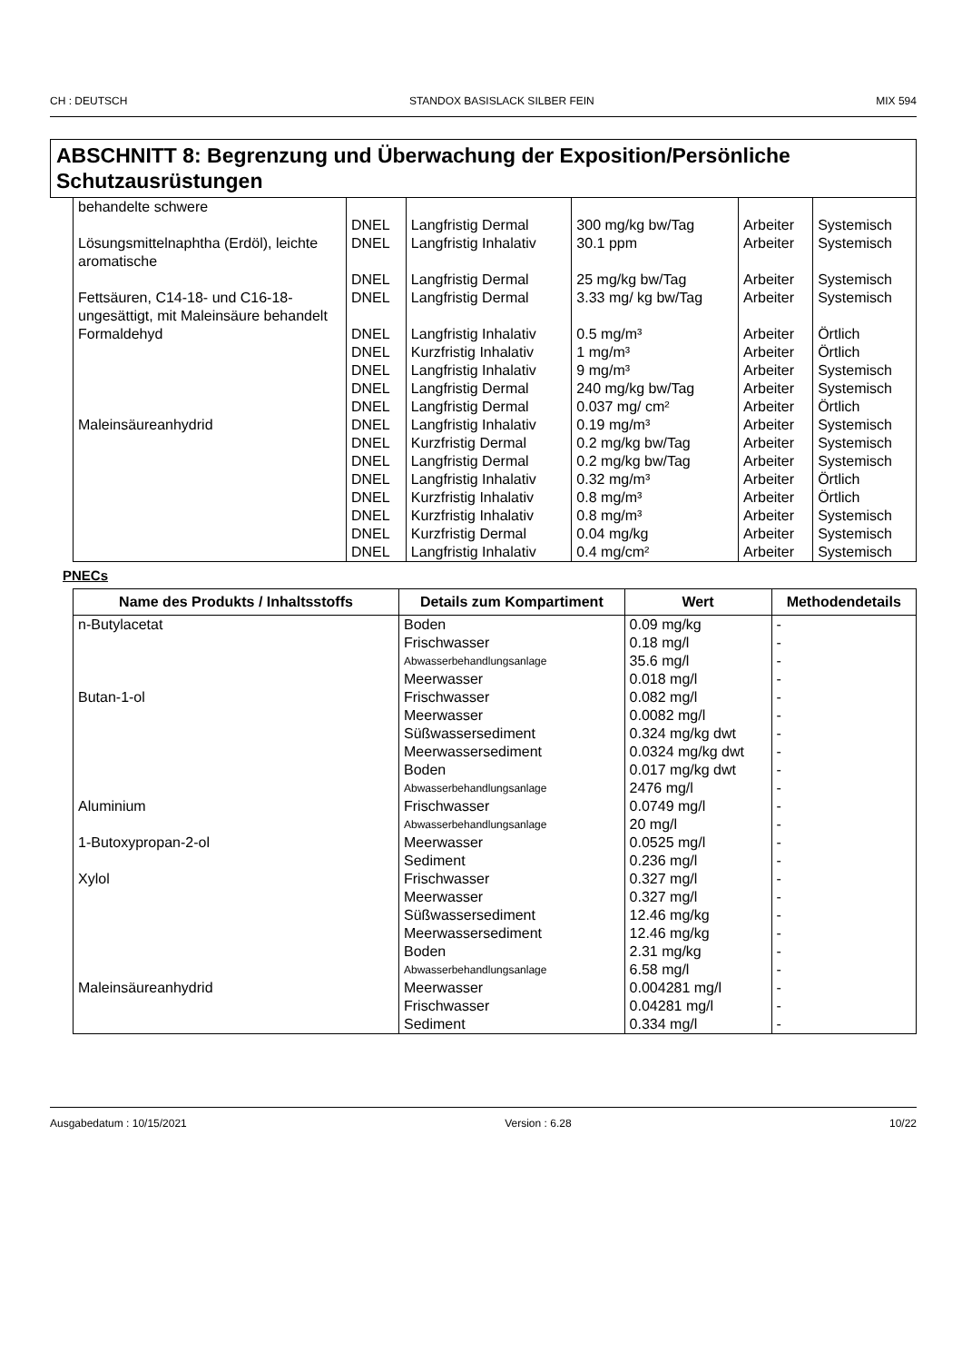CH : DEUTSCH STANDOX BASISLACK SILBER FEIN MIX 594
ABSCHNITT 8: Begrenzung und Überwachung der Exposition/Persönliche Schutzausrüstungen
| behandelte schwere | | | | | |
| | DNEL | Langfristig Dermal | 300 mg/kg bw/Tag | Arbeiter | Systemisch |
| Lösungsmittelnaphtha (Erdöl), leichte aromatische | DNEL | Langfristig Inhalativ | 30.1 ppm | Arbeiter | Systemisch |
| | DNEL | Langfristig Dermal | 25 mg/kg bw/Tag | Arbeiter | Systemisch |
| Fettsäuren, C14-18- und C16-18-ungesättigt, mit Maleinsäure behandelt | DNEL | Langfristig Dermal | 3.33 mg/ kg bw/Tag | Arbeiter | Systemisch |
| Formaldehyd | DNEL | Langfristig Inhalativ | 0.5 mg/m³ | Arbeiter | Örtlich |
| | DNEL | Kurzfristig Inhalativ | 1 mg/m³ | Arbeiter | Örtlich |
| | DNEL | Langfristig Inhalativ | 9 mg/m³ | Arbeiter | Systemisch |
| | DNEL | Langfristig Dermal | 240 mg/kg bw/Tag | Arbeiter | Systemisch |
| | DNEL | Langfristig Dermal | 0.037 mg/ cm² | Arbeiter | Örtlich |
| Maleinsäureanhydrid | DNEL | Langfristig Inhalativ | 0.19 mg/m³ | Arbeiter | Systemisch |
| | DNEL | Kurzfristig Dermal | 0.2 mg/kg bw/Tag | Arbeiter | Systemisch |
| | DNEL | Langfristig Dermal | 0.2 mg/kg bw/Tag | Arbeiter | Systemisch |
| | DNEL | Langfristig Inhalativ | 0.32 mg/m³ | Arbeiter | Örtlich |
| | DNEL | Kurzfristig Inhalativ | 0.8 mg/m³ | Arbeiter | Örtlich |
| | DNEL | Kurzfristig Inhalativ | 0.8 mg/m³ | Arbeiter | Systemisch |
| | DNEL | Kurzfristig Dermal | 0.04 mg/kg | Arbeiter | Systemisch |
| | DNEL | Langfristig Inhalativ | 0.4 mg/cm² | Arbeiter | Systemisch |
PNECs
| Name des Produkts / Inhaltsstoffs | Details zum Kompartiment | Wert | Methodendetails |
| --- | --- | --- | --- |
| n-Butylacetat | Boden | 0.09 mg/kg | - |
| | Frischwasser | 0.18 mg/l | - |
| | Abwasserbehandlungsanlage | 35.6 mg/l | - |
| | Meerwasser | 0.018 mg/l | - |
| Butan-1-ol | Frischwasser | 0.082 mg/l | - |
| | Meerwasser | 0.0082 mg/l | - |
| | Süßwassersediment | 0.324 mg/kg dwt | - |
| | Meerwassersediment | 0.0324 mg/kg dwt | - |
| | Boden | 0.017 mg/kg dwt | - |
| | Abwasserbehandlungsanlage | 2476 mg/l | - |
| Aluminium | Frischwasser | 0.0749 mg/l | - |
| | Abwasserbehandlungsanlage | 20 mg/l | - |
| 1-Butoxypropan-2-ol | Meerwasser | 0.0525 mg/l | - |
| | Sediment | 0.236 mg/l | - |
| Xylol | Frischwasser | 0.327 mg/l | - |
| | Meerwasser | 0.327 mg/l | - |
| | Süßwassersediment | 12.46 mg/kg | - |
| | Meerwassersediment | 12.46 mg/kg | - |
| | Boden | 2.31 mg/kg | - |
| | Abwasserbehandlungsanlage | 6.58 mg/l | - |
| Maleinsäureanhydrid | Meerwasser | 0.004281 mg/l | - |
| | Frischwasser | 0.04281 mg/l | - |
| | Sediment | 0.334 mg/l | - |
Ausgabedatum : 10/15/2021 Version : 6.28 10/22